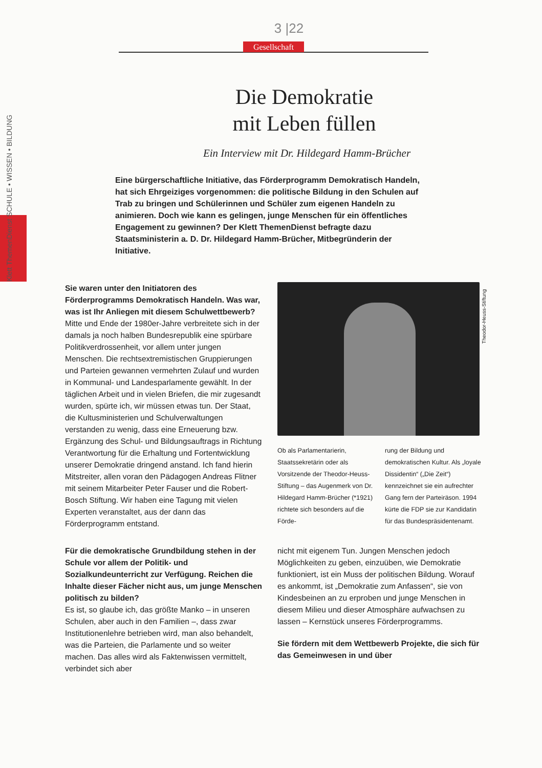Klett ThemenDienst SCHULE • WISSEN • BILDUNG
3 |22
Gesellschaft
Die Demokratie
mit Leben füllen
Ein Interview mit Dr. Hildegard Hamm-Brücher
Eine bürgerschaftliche Initiative, das Förderprogramm Demokratisch Handeln, hat sich Ehrgeiziges vorgenommen: die politische Bildung in den Schulen auf Trab zu bringen und Schülerinnen und Schüler zum eigenen Handeln zu animieren. Doch wie kann es gelingen, junge Menschen für ein öffentliches Engagement zu gewinnen? Der Klett ThemenDienst befragte dazu Staatsministerin a. D. Dr. Hildegard Hamm-Brücher, Mitbegründerin der Initiative.
Sie waren unter den Initiatoren des Förderprogramms Demokratisch Handeln. Was war, was ist Ihr Anliegen mit diesem Schulwettbewerb?
Mitte und Ende der 1980er-Jahre verbreitete sich in der damals ja noch halben Bundesrepublik eine spürbare Politikverdrossenheit, vor allem unter jungen Menschen. Die rechtsextremistischen Gruppierungen und Parteien gewannen vermehrten Zulauf und wurden in Kommunal- und Landesparlamente gewählt. In der täglichen Arbeit und in vielen Briefen, die mir zugesandt wurden, spürte ich, wir müssen etwas tun. Der Staat, die Kultusministerien und Schulverwaltungen verstanden zu wenig, dass eine Erneuerung bzw. Ergänzung des Schul- und Bildungsauftrags in Richtung Verantwortung für die Erhaltung und Fortentwicklung unserer Demokratie dringend anstand. Ich fand hierin Mitstreiter, allen voran den Pädagogen Andreas Flitner mit seinem Mitarbeiter Peter Fauser und die Robert-Bosch Stiftung. Wir haben eine Tagung mit vielen Experten veranstaltet, aus der dann das Förderprogramm entstand.
Ob als Parlamentarierin, Staatssekretärin oder als Vorsitzende der Theodor-Heuss-Stiftung – das Augenmerk von Dr. Hildegard Hamm-Brücher (*1921) richtete sich besonders auf die Förde-
rung der Bildung und demokratischen Kultur. Als „loyale Dissidentin“ („Die Zeit“) kennzeichnet sie ein aufrechter Gang fern der Parteiräson. 1994 kürte die FDP sie zur Kandidatin für das Bundespräsidentenamt.
Theodor-Heuss-Stiftung
Für die demokratische Grundbildung stehen in der Schule vor allem der Politik- und Sozialkundeunterricht zur Verfügung. Reichen die Inhalte dieser Fächer nicht aus, um junge Menschen politisch zu bilden?
Es ist, so glaube ich, das größte Manko – in unseren Schulen, aber auch in den Familien –, dass zwar Institutionenlehre betrieben wird, man also behandelt, was die Parteien, die Parlamente und so weiter machen. Das alles wird als Faktenwissen vermittelt, verbindet sich aber
nicht mit eigenem Tun. Jungen Menschen jedoch Möglichkeiten zu geben, einzuüben, wie Demokratie funktioniert, ist ein Muss der politischen Bildung. Worauf es ankommt, ist „Demokratie zum Anfassen“, sie von Kindesbeinen an zu erproben und junge Menschen in diesem Milieu und dieser Atmosphäre aufwachsen zu lassen – Kernstück unseres Förderprogramms.
Sie fördern mit dem Wettbewerb Projekte, die sich für das Gemeinwesen in und über